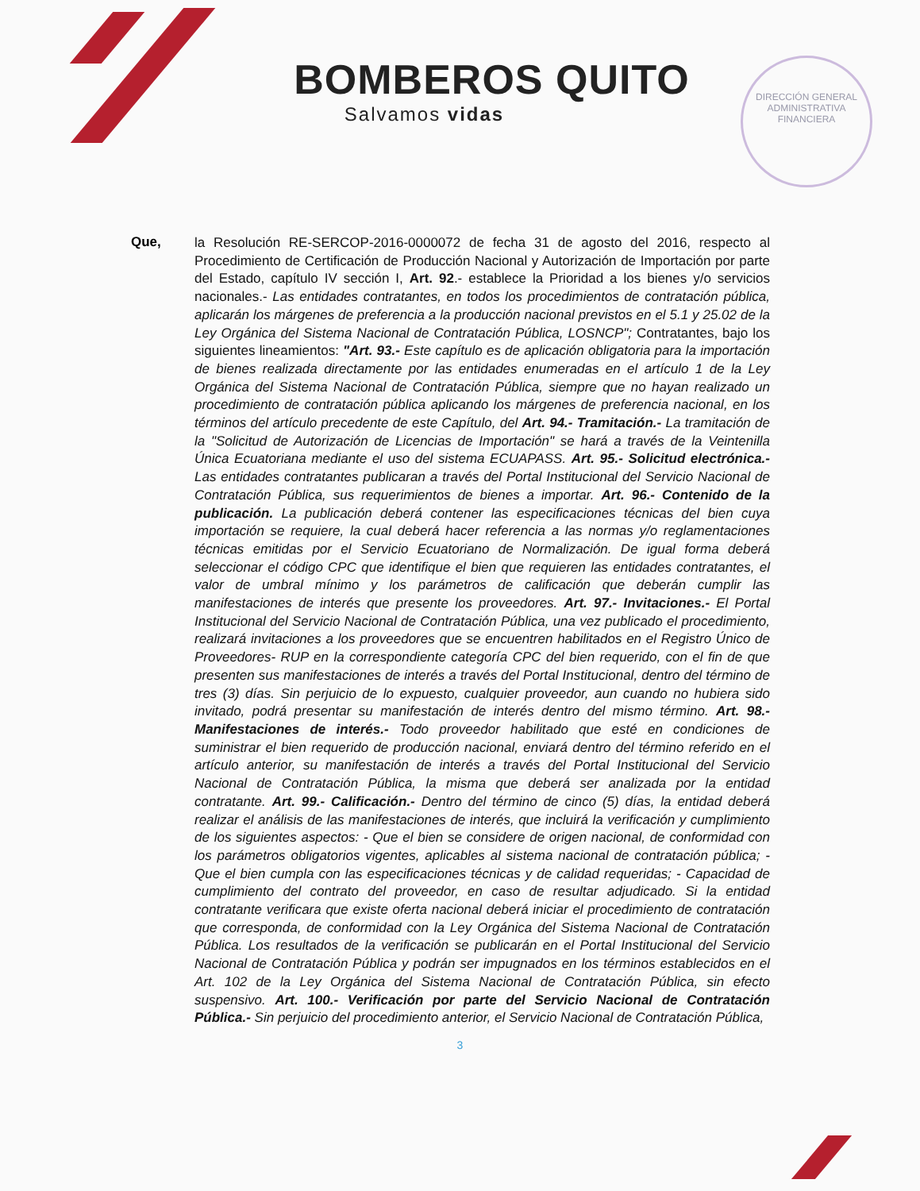DIRECCIÓN GENERAL ADMINISTRATIVA FINANCIERA
BOMBEROS QUITO
Salvamos vidas
Que,
la Resolución RE-SERCOP-2016-0000072 de fecha 31 de agosto del 2016, respecto al Procedimiento de Certificación de Producción Nacional y Autorización de Importación por parte del Estado, capítulo IV sección I, Art. 92.- establece la Prioridad a los bienes y/o servicios nacionales.- Las entidades contratantes, en todos los procedimientos de contratación pública, aplicarán los márgenes de preferencia a la producción nacional previstos en el 5.1 y 25.02 de la Ley Orgánica del Sistema Nacional de Contratación Pública, LOSNCP"; Contratantes, bajo los siguientes lineamientos: "Art. 93.- Este capítulo es de aplicación obligatoria para la importación de bienes realizada directamente por las entidades enumeradas en el artículo 1 de la Ley Orgánica del Sistema Nacional de Contratación Pública, siempre que no hayan realizado un procedimiento de contratación pública aplicando los márgenes de preferencia nacional, en los términos del artículo precedente de este Capítulo, del Art. 94.- Tramitación.- La tramitación de la "Solicitud de Autorización de Licencias de Importación" se hará a través de la Veintenilla Única Ecuatoriana mediante el uso del sistema ECUAPASS. Art. 95.- Solicitud electrónica.- Las entidades contratantes publicaran a través del Portal Institucional del Servicio Nacional de Contratación Pública, sus requerimientos de bienes a importar. Art. 96.- Contenido de la publicación. La publicación deberá contener las especificaciones técnicas del bien cuya importación se requiere, la cual deberá hacer referencia a las normas y/o reglamentaciones técnicas emitidas por el Servicio Ecuatoriano de Normalización. De igual forma deberá seleccionar el código CPC que identifique el bien que requieren las entidades contratantes, el valor de umbral mínimo y los parámetros de calificación que deberán cumplir las manifestaciones de interés que presente los proveedores. Art. 97.- Invitaciones.- El Portal Institucional del Servicio Nacional de Contratación Pública, una vez publicado el procedimiento, realizará invitaciones a los proveedores que se encuentren habilitados en el Registro Único de Proveedores- RUP en la correspondiente categoría CPC del bien requerido, con el fin de que presenten sus manifestaciones de interés a través del Portal Institucional, dentro del término de tres (3) días. Sin perjuicio de lo expuesto, cualquier proveedor, aun cuando no hubiera sido invitado, podrá presentar su manifestación de interés dentro del mismo término. Art. 98.- Manifestaciones de interés.- Todo proveedor habilitado que esté en condiciones de suministrar el bien requerido de producción nacional, enviará dentro del término referido en el artículo anterior, su manifestación de interés a través del Portal Institucional del Servicio Nacional de Contratación Pública, la misma que deberá ser analizada por la entidad contratante. Art. 99.- Calificación.- Dentro del término de cinco (5) días, la entidad deberá realizar el análisis de las manifestaciones de interés, que incluirá la verificación y cumplimiento de los siguientes aspectos: - Que el bien se considere de origen nacional, de conformidad con los parámetros obligatorios vigentes, aplicables al sistema nacional de contratación pública; - Que el bien cumpla con las especificaciones técnicas y de calidad requeridas; - Capacidad de cumplimiento del contrato del proveedor, en caso de resultar adjudicado. Si la entidad contratante verificara que existe oferta nacional deberá iniciar el procedimiento de contratación que corresponda, de conformidad con la Ley Orgánica del Sistema Nacional de Contratación Pública. Los resultados de la verificación se publicarán en el Portal Institucional del Servicio Nacional de Contratación Pública y podrán ser impugnados en los términos establecidos en el Art. 102 de la Ley Orgánica del Sistema Nacional de Contratación Pública, sin efecto suspensivo. Art. 100.- Verificación por parte del Servicio Nacional de Contratación Pública.- Sin perjuicio del procedimiento anterior, el Servicio Nacional de Contratación Pública,
3